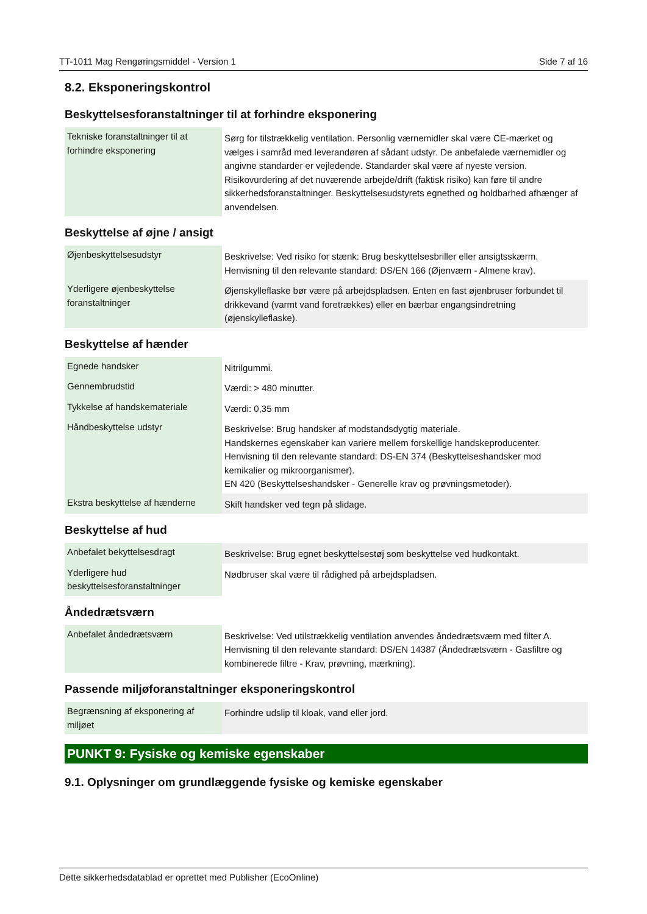TT-1011 Mag Rengøringsmiddel - Version 1 Side 7 af 16
8.2. Eksponeringskontrol
Beskyttelsesforanstaltninger til at forhindre eksponering
| Tekniske foranstaltninger til at forhindre eksponering | Sørg for tilstrækkelig ventilation. Personlig værnemidler skal være CE-mærket og vælges i samråd med leverandøren af sådant udstyr. De anbefalede værnemidler og angivne standarder er vejledende. Standarder skal være af nyeste version. Risikovurdering af det nuværende arbejde/drift (faktisk risiko) kan føre til andre sikkerhedsforanstaltninger. Beskyttelsesudstyrets egnethed og holdbarhed afhænger af anvendelsen. |
Beskyttelse af øjne / ansigt
| Øjenbeskyttelsesudstyr | Beskrivelse: Ved risiko for stænk: Brug beskyttelsesbriller eller ansigtsskærm. Henvisning til den relevante standard: DS/EN 166 (Øjenværn - Almene krav). |
| Yderligere øjenbeskyttelse foranstaltninger | Øjenskylleflaske bør være på arbejdspladsen. Enten en fast øjenbruser forbundet til drikkevand (varmt vand foretrækkes) eller en bærbar engangsindretning (øjenskylleflaske). |
Beskyttelse af hænder
| Egnede handsker | Nitrilgummi. |
| Gennembrudstid | Værdi: > 480 minutter. |
| Tykkelse af handskemateriale | Værdi: 0,35 mm |
| Håndbeskyttelse udstyr | Beskrivelse: Brug handsker af modstandsdygtig materiale. Handskernes egenskaber kan variere mellem forskellige handskeproducenter. Henvisning til den relevante standard: DS-EN 374 (Beskyttelseshandsker mod kemikalier og mikroorganismer). EN 420 (Beskyttelseshandsker - Generelle krav og prøvningsmetoder). |
| Ekstra beskyttelse af hænderne | Skift handsker ved tegn på slidage. |
Beskyttelse af hud
| Anbefalet bekyttelsesdragt | Beskrivelse: Brug egnet beskyttelsestøj som beskyttelse ved hudkontakt. |
| Yderligere hud beskyttelsesforanstaltninger | Nødbruser skal være til rådighed på arbejdspladsen. |
Åndedrætsværn
| Anbefalet åndedrætsværn | Beskrivelse: Ved utilstrækkelig ventilation anvendes åndedrætsværn med filter A. Henvisning til den relevante standard: DS/EN 14387 (Åndedrætsværn - Gasfiltre og kombinerede filtre - Krav, prøvning, mærkning). |
Passende miljøforanstaltninger eksponeringskontrol
| Begrænsning af eksponering af miljøet | Forhindre udslip til kloak, vand eller jord. |
PUNKT 9: Fysiske og kemiske egenskaber
9.1. Oplysninger om grundlæggende fysiske og kemiske egenskaber
Dette sikkerhedsdatablad er oprettet med Publisher (EcoOnline)